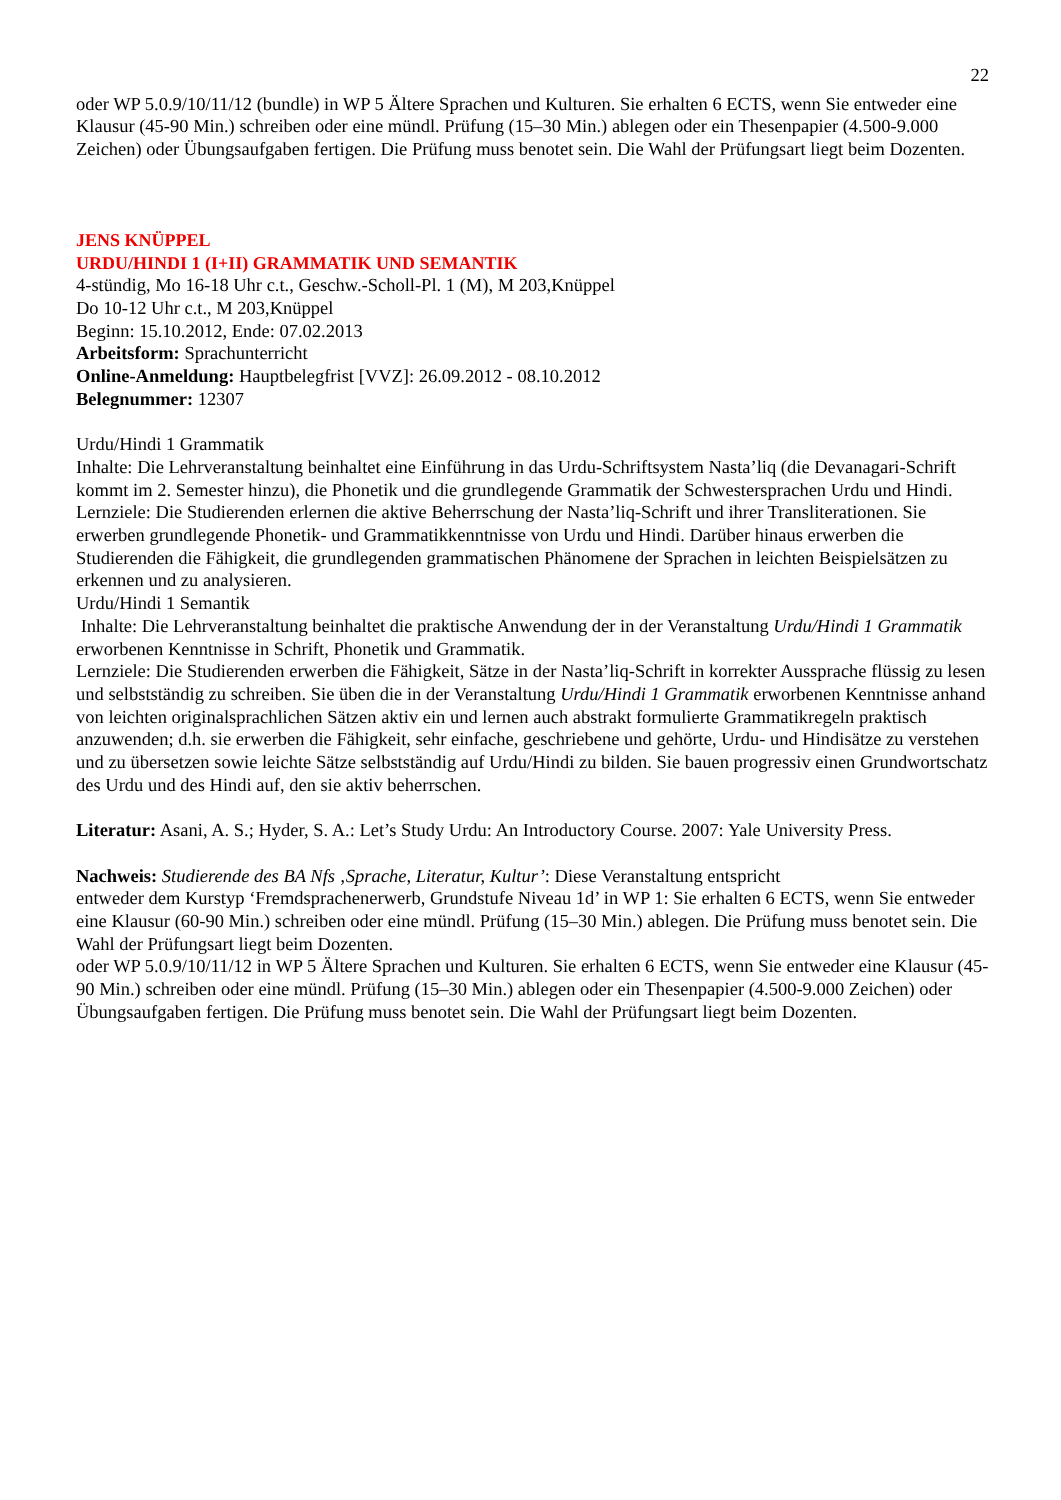22
oder WP 5.0.9/10/11/12 (bundle) in WP 5 Ältere Sprachen und Kulturen. Sie erhalten 6 ECTS, wenn Sie entweder eine Klausur (45-90 Min.) schreiben oder eine mündl. Prüfung (15–30 Min.) ablegen oder ein Thesenpapier (4.500-9.000 Zeichen) oder Übungsaufgaben fertigen. Die Prüfung muss benotet sein. Die Wahl der Prüfungsart liegt beim Dozenten.
JENS KNÜPPEL
URDU/HINDI 1 (I+II) GRAMMATIK UND SEMANTIK
4-stündig, Mo 16-18 Uhr c.t., Geschw.-Scholl-Pl. 1 (M), M 203,Knüppel
Do 10-12 Uhr c.t., M 203,Knüppel
Beginn: 15.10.2012, Ende: 07.02.2013
Arbeitsform: Sprachunterricht
Online-Anmeldung: Hauptbelegfrist [VVZ]: 26.09.2012 - 08.10.2012
Belegnummer: 12307
Urdu/Hindi 1 Grammatik
Inhalte: Die Lehrveranstaltung beinhaltet eine Einführung in das Urdu-Schriftsystem Nasta’liq (die Devanagari-Schrift kommt im 2. Semester hinzu), die Phonetik und die grundlegende Grammatik der Schwestersprachen Urdu und Hindi.
Lernziele: Die Studierenden erlernen die aktive Beherrschung der Nasta’liq-Schrift und ihrer Transliterationen. Sie erwerben grundlegende Phonetik- und Grammatikkenntnisse von Urdu und Hindi. Darüber hinaus erwerben die Studierenden die Fähigkeit, die grundlegenden grammatischen Phänomene der Sprachen in leichten Beispielsätzen zu erkennen und zu analysieren.
Urdu/Hindi 1 Semantik
Inhalte: Die Lehrveranstaltung beinhaltet die praktische Anwendung der in der Veranstaltung Urdu/Hindi 1 Grammatik erworbenen Kenntnisse in Schrift, Phonetik und Grammatik.
Lernziele: Die Studierenden erwerben die Fähigkeit, Sätze in der Nasta’liq-Schrift in korrekter Aussprache flüssig zu lesen und selbstständig zu schreiben. Sie üben die in der Veranstaltung Urdu/Hindi 1 Grammatik erworbenen Kenntnisse anhand von leichten originalsprachlichen Sätzen aktiv ein und lernen auch abstrakt formulierte Grammatikregeln praktisch anzuwenden; d.h. sie erwerben die Fähigkeit, sehr einfache, geschriebene und gehörte, Urdu- und Hindisätze zu verstehen und zu übersetzen sowie leichte Sätze selbstständig auf Urdu/Hindi zu bilden. Sie bauen progressiv einen Grundwortschatz des Urdu und des Hindi auf, den sie aktiv beherrschen.
Literatur: Asani, A. S.; Hyder, S. A.: Let’s Study Urdu: An Introductory Course. 2007: Yale University Press.
Nachweis: Studierende des BA Nfs ‚Sprache, Literatur, Kultur’: Diese Veranstaltung entspricht
entweder dem Kurstyp ‘Fremdsprachenerwerb, Grundstufe Niveau 1d’ in WP 1: Sie erhalten 6 ECTS, wenn Sie entweder eine Klausur (60-90 Min.) schreiben oder eine mündl. Prüfung (15–30 Min.) ablegen. Die Prüfung muss benotet sein. Die Wahl der Prüfungsart liegt beim Dozenten.
oder WP 5.0.9/10/11/12 in WP 5 Ältere Sprachen und Kulturen. Sie erhalten 6 ECTS, wenn Sie entweder eine Klausur (45-90 Min.) schreiben oder eine mündl. Prüfung (15–30 Min.) ablegen oder ein Thesenpapier (4.500-9.000 Zeichen) oder Übungsaufgaben fertigen. Die Prüfung muss benotet sein. Die Wahl der Prüfungsart liegt beim Dozenten.